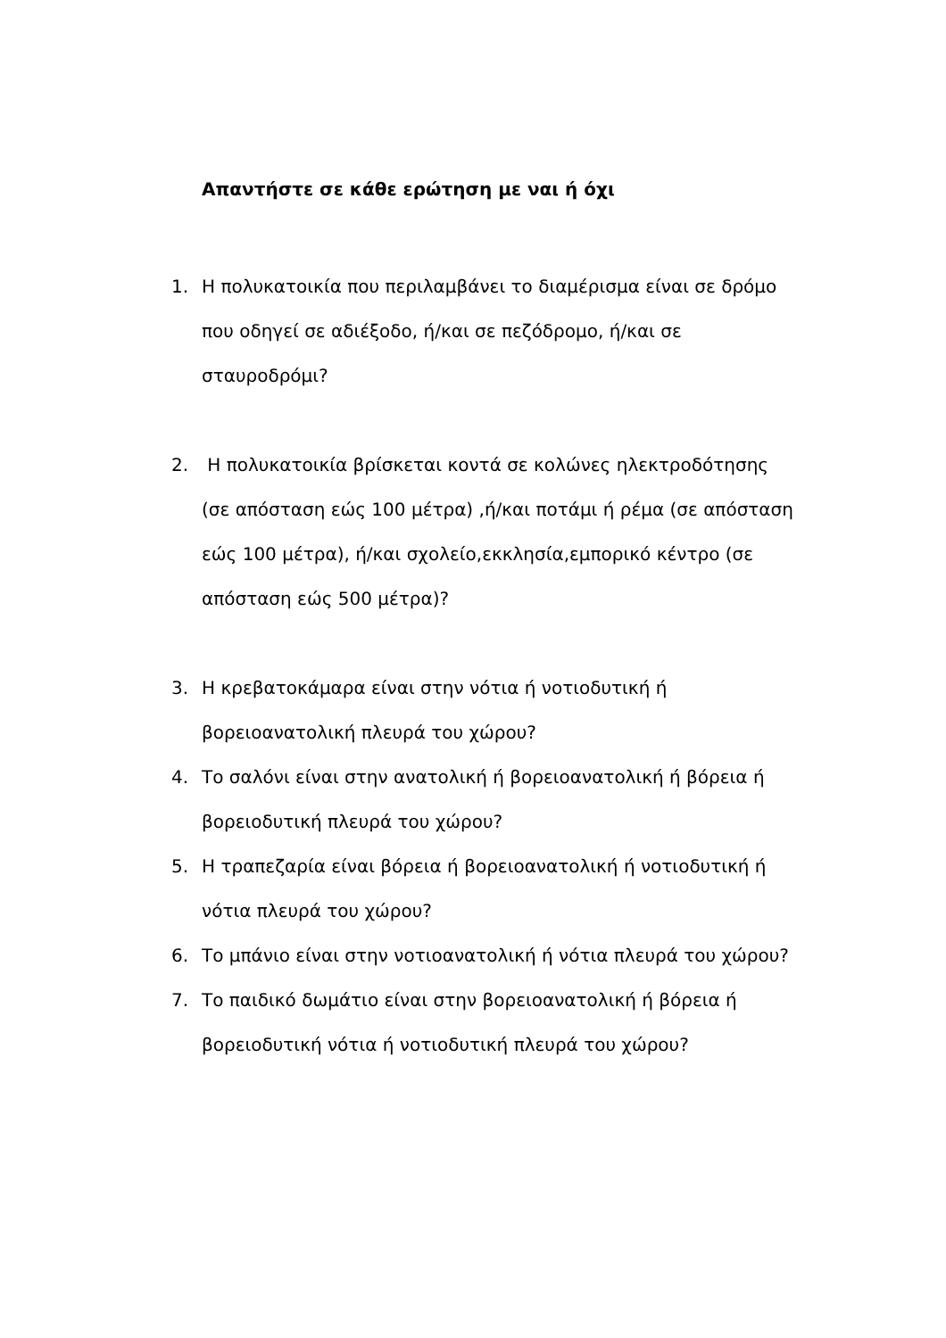Απαντήστε σε κάθε ερώτηση με ναι ή όχι
1. Η πολυκατοικία που περιλαμβάνει το διαμέρισμα είναι σε δρόμο που οδηγεί σε αδιέξοδο, ή/και σε πεζόδρομο, ή/και σε σταυροδρόμι?
2. Η πολυκατοικία βρίσκεται κοντά σε κολώνες ηλεκτροδότησης (σε απόσταση εώς 100 μέτρα) ,ή/και ποτάμι ή ρέμα (σε απόσταση εώς 100 μέτρα), ή/και σχολείο,εκκλησία,εμπορικό κέντρο (σε απόσταση εώς 500 μέτρα)?
3. Η κρεβατοκάμαρα είναι στην νότια ή νοτιοδυτική ή βορειοανατολική πλευρά του χώρου?
4. Το σαλόνι είναι στην ανατολική ή βορειοανατολική ή βόρεια ή βορειοδυτική πλευρά του χώρου?
5. Η τραπεζαρία είναι βόρεια ή βορειοανατολική ή νοτιοδυτική ή νότια πλευρά του χώρου?
6. Το μπάνιο είναι στην νοτιοανατολική ή νότια πλευρά του χώρου?
7. Το παιδικό δωμάτιο είναι στην βορειοανατολική ή βόρεια ή βορειοδυτική νότια ή νοτιοδυτική πλευρά του χώρου?